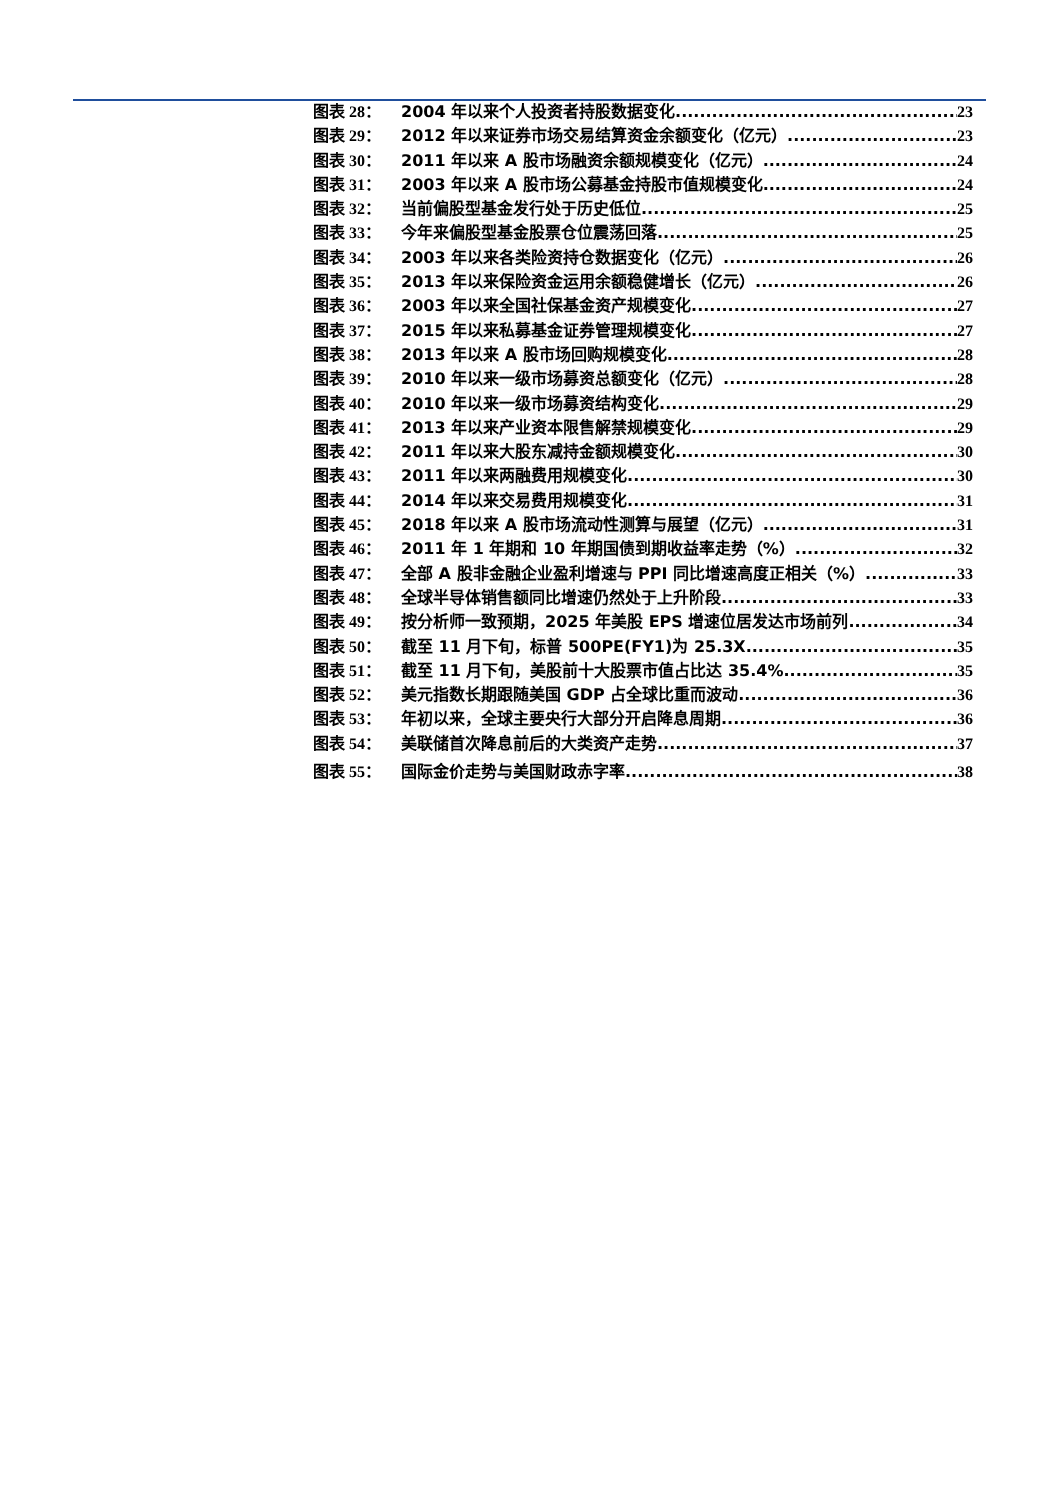图表 28： 2004 年以来个人投资者持股数据变化 23
图表 29： 2012 年以来证券市场交易结算资金余额变化（亿元） 23
图表 30： 2011 年以来 A 股市场融资余额规模变化（亿元） 24
图表 31： 2003 年以来 A 股市场公募基金持股市值规模变化 24
图表 32： 当前偏股型基金发行处于历史低位 25
图表 33： 今年来偏股型基金股票仓位震荡回落 25
图表 34： 2003 年以来各类险资持仓数据变化（亿元） 26
图表 35： 2013 年以来保险资金运用余额稳健增长（亿元） 26
图表 36： 2003 年以来全国社保基金资产规模变化 27
图表 37： 2015 年以来私募基金证券管理规模变化 27
图表 38： 2013 年以来 A 股市场回购规模变化 28
图表 39： 2010 年以来一级市场募资总额变化（亿元） 28
图表 40： 2010 年以来一级市场募资结构变化 29
图表 41： 2013 年以来产业资本限售解禁规模变化 29
图表 42： 2011 年以来大股东减持金额规模变化 30
图表 43： 2011 年以来两融费用规模变化 30
图表 44： 2014 年以来交易费用规模变化 31
图表 45： 2018 年以来 A 股市场流动性测算与展望（亿元） 31
图表 46： 2011 年 1 年期和 10 年期国债到期收益率走势（%） 32
图表 47： 全部 A 股非金融企业盈利增速与 PPI 同比增速高度正相关（%） 33
图表 48： 全球半导体销售额同比增速仍然处于上升阶段 33
图表 49： 按分析师一致预期，2025 年美股 EPS 增速位居发达市场前列 34
图表 50： 截至 11 月下旬，标普 500PE(FY1)为 25.3X 35
图表 51： 截至 11 月下旬，美股前十大股票市值占比达 35.4% 35
图表 52： 美元指数长期跟随美国 GDP 占全球比重而波动 36
图表 53： 年初以来，全球主要央行大部分开启降息周期 36
图表 54： 美联储首次降息前后的大类资产走势 37
图表 55： 国际金价走势与美国财政赤字率 38